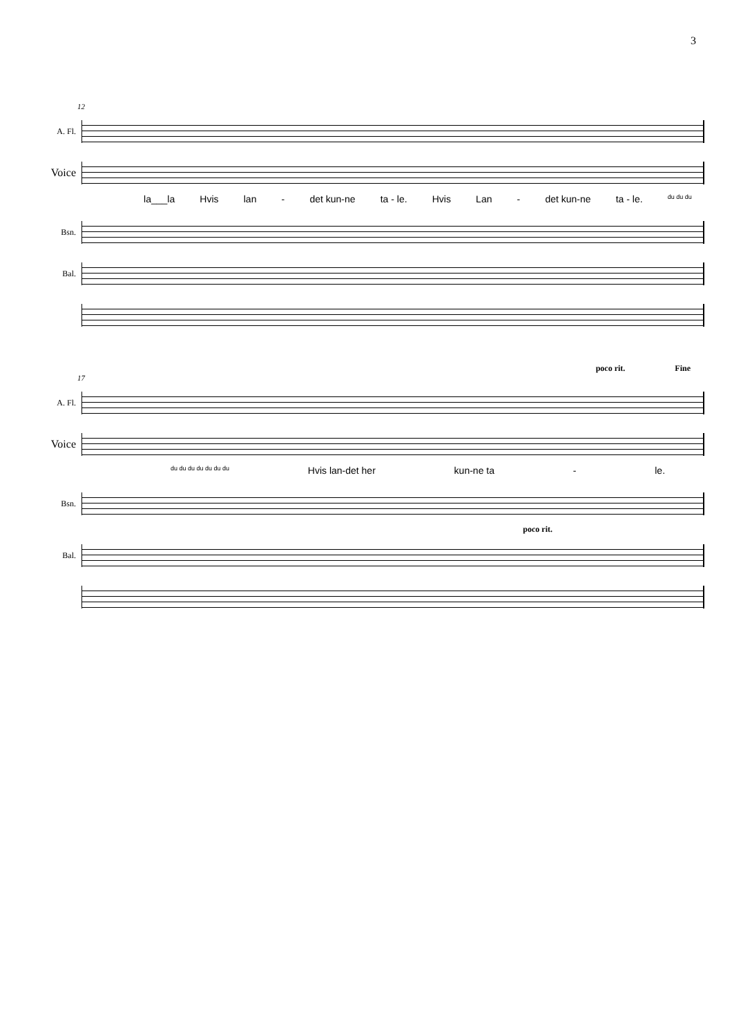3
12
A. Fl.
Voice
la___la Hvis lan - det kun-ne ta - le. Hvis Lan - det kun-ne ta - le. du du du
Bsn.
Bal.
poco rit. Fine
17
A. Fl.
Voice
du du du du du du du Hvis lan-det her kun-ne ta - le.
Bsn.
poco rit.
Bal.